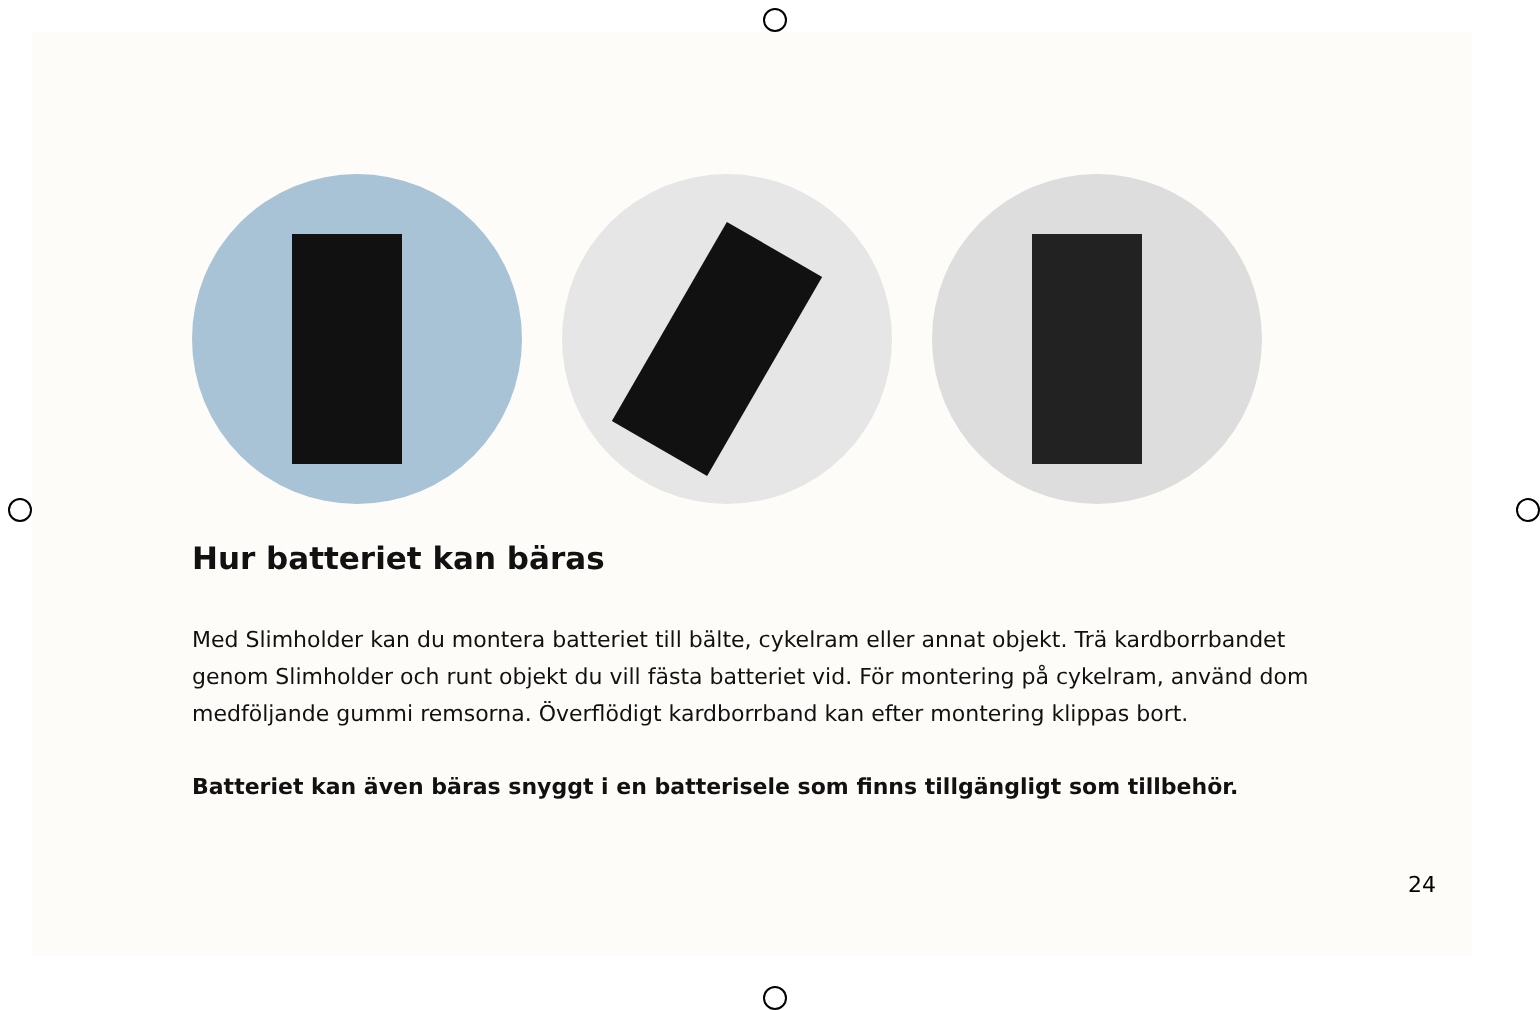Hur batteriet kan bäras
Med Slimholder kan du montera batteriet till bälte, cykelram eller annat objekt. Trä kardborrbandet genom Slimholder och runt objekt du vill fästa batteriet vid. För montering på cykelram, använd dom medföljande gummi remsorna. Överflödigt kardborrband kan efter montering klippas bort.
Batteriet kan även bäras snyggt i en batterisele som finns tillgängligt som tillbehör.
24